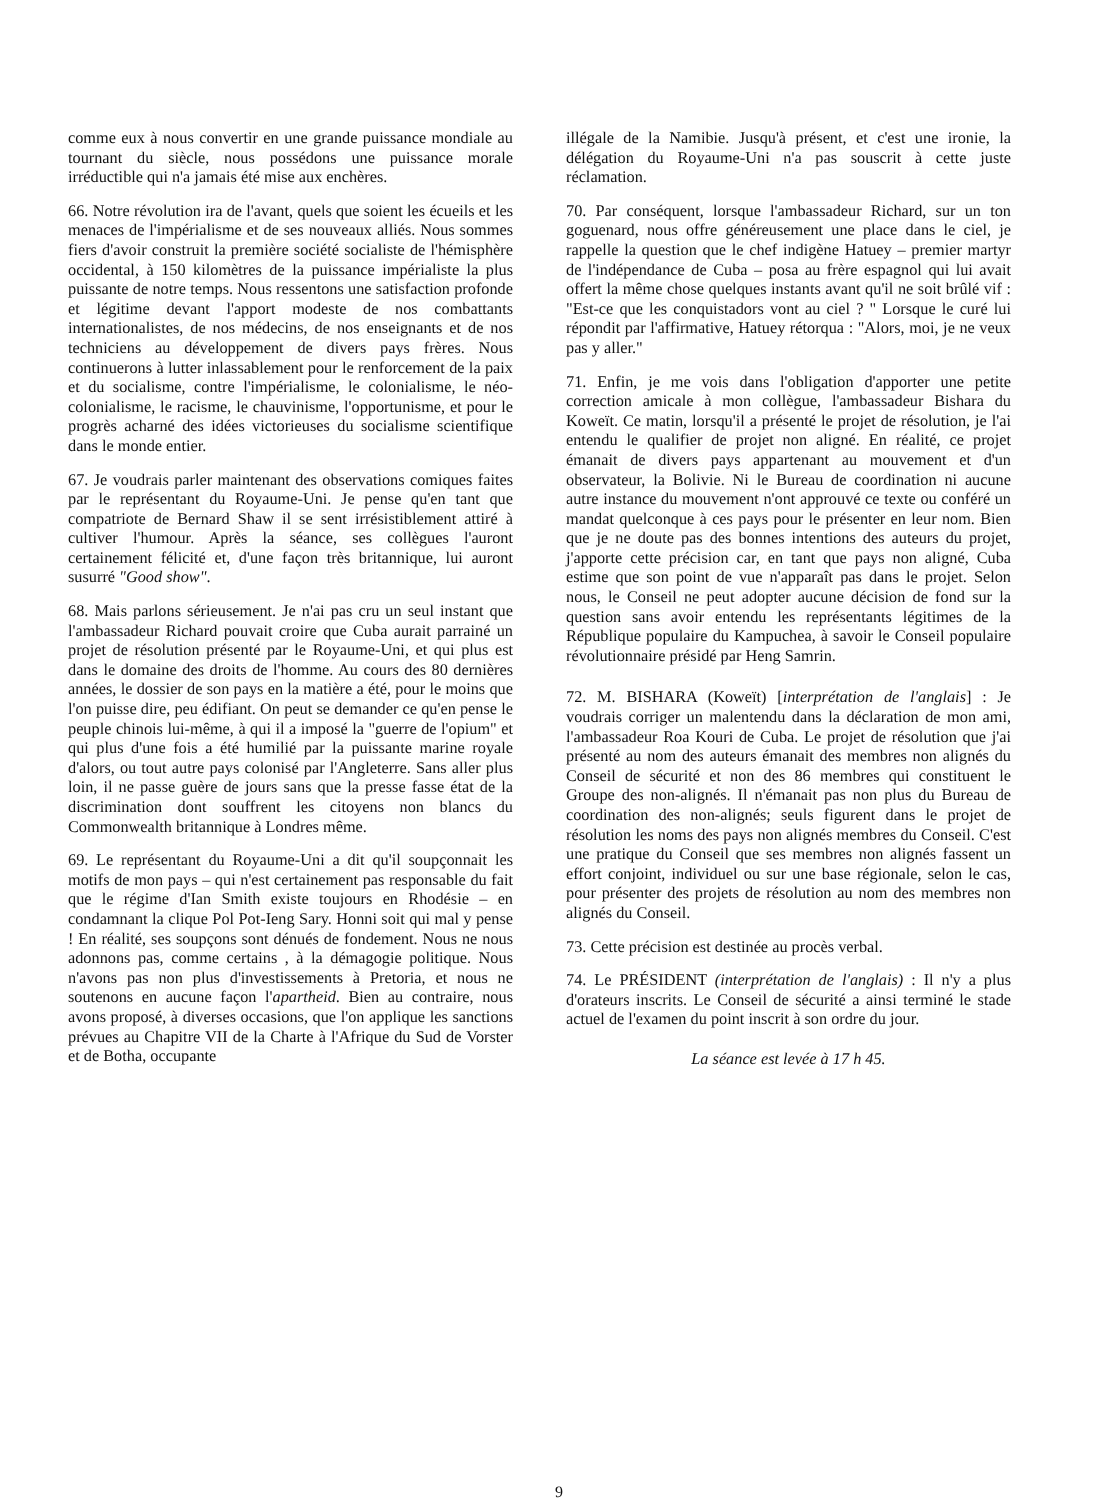comme eux à nous convertir en une grande puissance mondiale au tournant du siècle, nous possédons une puissance morale irréductible qui n'a jamais été mise aux enchères.
66. Notre révolution ira de l'avant, quels que soient les écueils et les menaces de l'impérialisme et de ses nouveaux alliés. Nous sommes fiers d'avoir construit la première société socialiste de l'hémisphère occidental, à 150 kilomètres de la puissance impérialiste la plus puissante de notre temps. Nous ressentons une satisfaction profonde et légitime devant l'apport modeste de nos combattants internationalistes, de nos médecins, de nos enseignants et de nos techniciens au développement de divers pays frères. Nous continuerons à lutter inlassablement pour le renforcement de la paix et du socialisme, contre l'impérialisme, le colonialisme, le néo-colonialisme, le racisme, le chauvinisme, l'opportunisme, et pour le progrès acharné des idées victorieuses du socialisme scientifique dans le monde entier.
67. Je voudrais parler maintenant des observations comiques faites par le représentant du Royaume-Uni. Je pense qu'en tant que compatriote de Bernard Shaw il se sent irrésistiblement attiré à cultiver l'humour. Après la séance, ses collègues l'auront certainement félicité et, d'une façon très britannique, lui auront susurré "Good show".
68. Mais parlons sérieusement. Je n'ai pas cru un seul instant que l'ambassadeur Richard pouvait croire que Cuba aurait parrainé un projet de résolution présenté par le Royaume-Uni, et qui plus est dans le domaine des droits de l'homme. Au cours des 80 dernières années, le dossier de son pays en la matière a été, pour le moins que l'on puisse dire, peu édifiant. On peut se demander ce qu'en pense le peuple chinois lui-même, à qui il a imposé la "guerre de l'opium" et qui plus d'une fois a été humilié par la puissante marine royale d'alors, ou tout autre pays colonisé par l'Angleterre. Sans aller plus loin, il ne passe guère de jours sans que la presse fasse état de la discrimination dont souffrent les citoyens non blancs du Commonwealth britannique à Londres même.
69. Le représentant du Royaume-Uni a dit qu'il soupçonnait les motifs de mon pays – qui n'est certainement pas responsable du fait que le régime d'Ian Smith existe toujours en Rhodésie – en condamnant la clique Pol Pot-Ieng Sary. Honni soit qui mal y pense ! En réalité, ses soupçons sont dénués de fondement. Nous ne nous adonnons pas, comme certains , à la démagogie politique. Nous n'avons pas non plus d'investissements à Pretoria, et nous ne soutenons en aucune façon l'apartheid. Bien au contraire, nous avons proposé, à diverses occasions, que l'on applique les sanctions prévues au Chapitre VII de la Charte à l'Afrique du Sud de Vorster et de Botha, occupante
illégale de la Namibie. Jusqu'à présent, et c'est une ironie, la délégation du Royaume-Uni n'a pas souscrit à cette juste réclamation.
70. Par conséquent, lorsque l'ambassadeur Richard, sur un ton goguenard, nous offre généreusement une place dans le ciel, je rappelle la question que le chef indigène Hatuey – premier martyr de l'indépendance de Cuba – posa au frère espagnol qui lui avait offert la même chose quelques instants avant qu'il ne soit brûlé vif : "Est-ce que les conquistadors vont au ciel ? " Lorsque le curé lui répondit par l'affirmative, Hatuey rétorqua : "Alors, moi, je ne veux pas y aller."
71. Enfin, je me vois dans l'obligation d'apporter une petite correction amicale à mon collègue, l'ambassadeur Bishara du Koweït. Ce matin, lorsqu'il a présenté le projet de résolution, je l'ai entendu le qualifier de projet non aligné. En réalité, ce projet émanait de divers pays appartenant au mouvement et d'un observateur, la Bolivie. Ni le Bureau de coordination ni aucune autre instance du mouvement n'ont approuvé ce texte ou conféré un mandat quelconque à ces pays pour le présenter en leur nom. Bien que je ne doute pas des bonnes intentions des auteurs du projet, j'apporte cette précision car, en tant que pays non aligné, Cuba estime que son point de vue n'apparaît pas dans le projet. Selon nous, le Conseil ne peut adopter aucune décision de fond sur la question sans avoir entendu les représentants légitimes de la République populaire du Kampuchea, à savoir le Conseil populaire révolutionnaire présidé par Heng Samrin.
72. M. BISHARA (Koweït) [interprétation de l'anglais] : Je voudrais corriger un malentendu dans la déclaration de mon ami, l'ambassadeur Roa Kouri de Cuba. Le projet de résolution que j'ai présenté au nom des auteurs émanait des membres non alignés du Conseil de sécurité et non des 86 membres qui constituent le Groupe des non-alignés. Il n'émanait pas non plus du Bureau de coordination des non-alignés; seuls figurent dans le projet de résolution les noms des pays non alignés membres du Conseil. C'est une pratique du Conseil que ses membres non alignés fassent un effort conjoint, individuel ou sur une base régionale, selon le cas, pour présenter des projets de résolution au nom des membres non alignés du Conseil.
73. Cette précision est destinée au procès verbal.
74. Le PRÉSIDENT (interprétation de l'anglais) : Il n'y a plus d'orateurs inscrits. Le Conseil de sécurité a ainsi terminé le stade actuel de l'examen du point inscrit à son ordre du jour.
La séance est levée à 17 h 45.
9